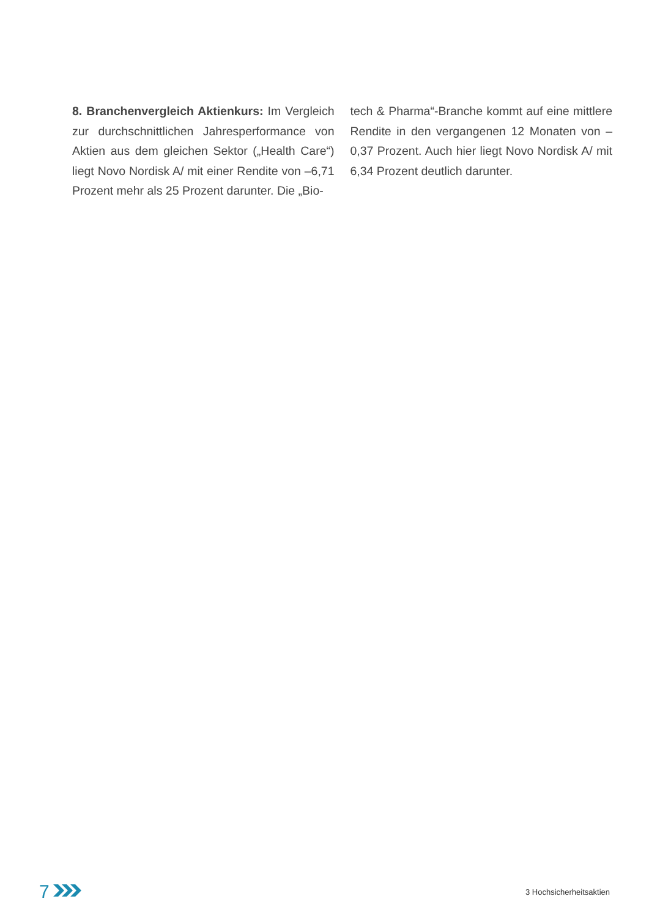8. Branchenvergleich Aktienkurs: Im Vergleich zur durchschnittlichen Jahresperformance von Aktien aus dem gleichen Sektor („Health Care“) liegt Novo Nordisk A/ mit einer Rendite von –6,71 Prozent mehr als 25 Prozent darunter. Die „Bio-
tech & Pharma“-Branche kommt auf eine mittlere Rendite in den vergangenen 12 Monaten von –0,37 Prozent. Auch hier liegt Novo Nordisk A/ mit 6,34 Prozent deutlich darunter.
7
3 Hochsicherheitsaktien